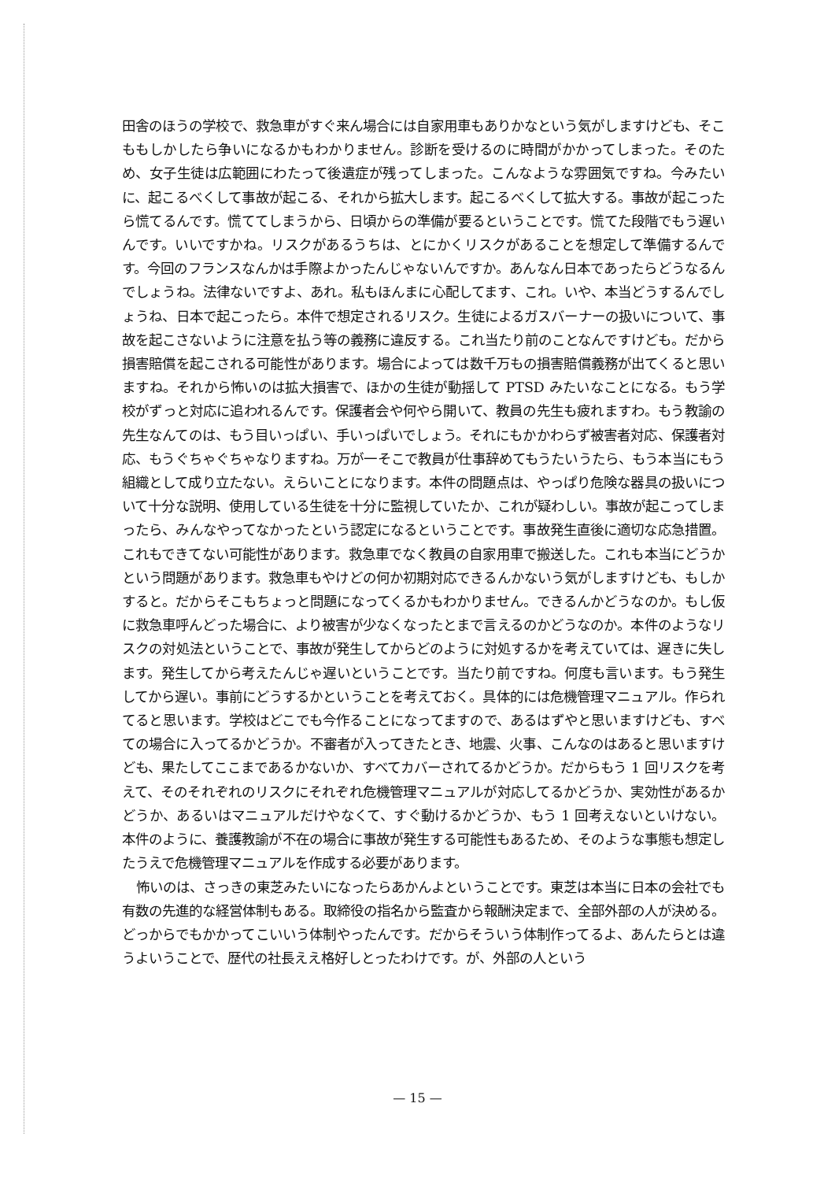田舎のほうの学校で、救急車がすぐ来ん場合には自家用車もありかなという気がしますけども、そこももしかしたら争いになるかもわかりません。診断を受けるのに時間がかかってしまった。そのため、女子生徒は広範囲にわたって後遺症が残ってしまった。こんなような雰囲気ですね。今みたいに、起こるべくして事故が起こる、それから拡大します。起こるべくして拡大する。事故が起こったら慌てるんです。慌ててしまうから、日頃からの準備が要るということです。慌てた段階でもう遅いんです。いいですかね。リスクがあるうちは、とにかくリスクがあることを想定して準備するんです。今回のフランスなんかは手際よかったんじゃないんですか。あんなん日本であったらどうなるんでしょうね。法律ないですよ、あれ。私もほんまに心配してます、これ。いや、本当どうするんでしょうね、日本で起こったら。本件で想定されるリスク。生徒によるガスバーナーの扱いについて、事故を起こさないように注意を払う等の義務に違反する。これ当たり前のことなんですけども。だから損害賠償を起こされる可能性があります。場合によっては数千万もの損害賠償義務が出てくると思いますね。それから怖いのは拡大損害で、ほかの生徒が動揺して PTSD みたいなことになる。もう学校がずっと対応に追われるんです。保護者会や何やら開いて、教員の先生も疲れますわ。もう教諭の先生なんてのは、もう目いっぱい、手いっぱいでしょう。それにもかかわらず被害者対応、保護者対応、もうぐちゃぐちゃなりますね。万が一そこで教員が仕事辞めてもうたいうたら、もう本当にもう組織として成り立たない。えらいことになります。本件の問題点は、やっぱり危険な器具の扱いについて十分な説明、使用している生徒を十分に監視していたか、これが疑わしい。事故が起こってしまったら、みんなやってなかったという認定になるということです。事故発生直後に適切な応急措置。これもできてない可能性があります。救急車でなく教員の自家用車で搬送した。これも本当にどうかという問題があります。救急車もやけどの何か初期対応できるんかないう気がしますけども、もしかすると。だからそこもちょっと問題になってくるかもわかりません。できるんかどうなのか。もし仮に救急車呼んどった場合に、より被害が少なくなったとまで言えるのかどうなのか。本件のようなリスクの対処法ということで、事故が発生してからどのように対処するかを考えていては、遅きに失します。発生してから考えたんじゃ遅いということです。当たり前ですね。何度も言います。もう発生してから遅い。事前にどうするかということを考えておく。具体的には危機管理マニュアル。作られてると思います。学校はどこでも今作ることになってますので、あるはずやと思いますけども、すべての場合に入ってるかどうか。不審者が入ってきたとき、地震、火事、こんなのはあると思いますけども、果たしてここまであるかないか、すべてカバーされてるかどうか。だからもう 1 回リスクを考えて、そのそれぞれのリスクにそれぞれ危機管理マニュアルが対応してるかどうか、実効性があるかどうか、あるいはマニュアルだけやなくて、すぐ動けるかどうか、もう 1 回考えないといけない。本件のように、養護教諭が不在の場合に事故が発生する可能性もあるため、そのような事態も想定したうえで危機管理マニュアルを作成する必要があります。
怖いのは、さっきの東芝みたいになったらあかんよということです。東芝は本当に日本の会社でも有数の先進的な経営体制もある。取締役の指名から監査から報酬決定まで、全部外部の人が決める。どっからでもかかってこいいう体制やったんです。だからそういう体制作ってるよ、あんたらとは違うよいうことで、歴代の社長ええ格好しとったわけです。が、外部の人という
— 15 —